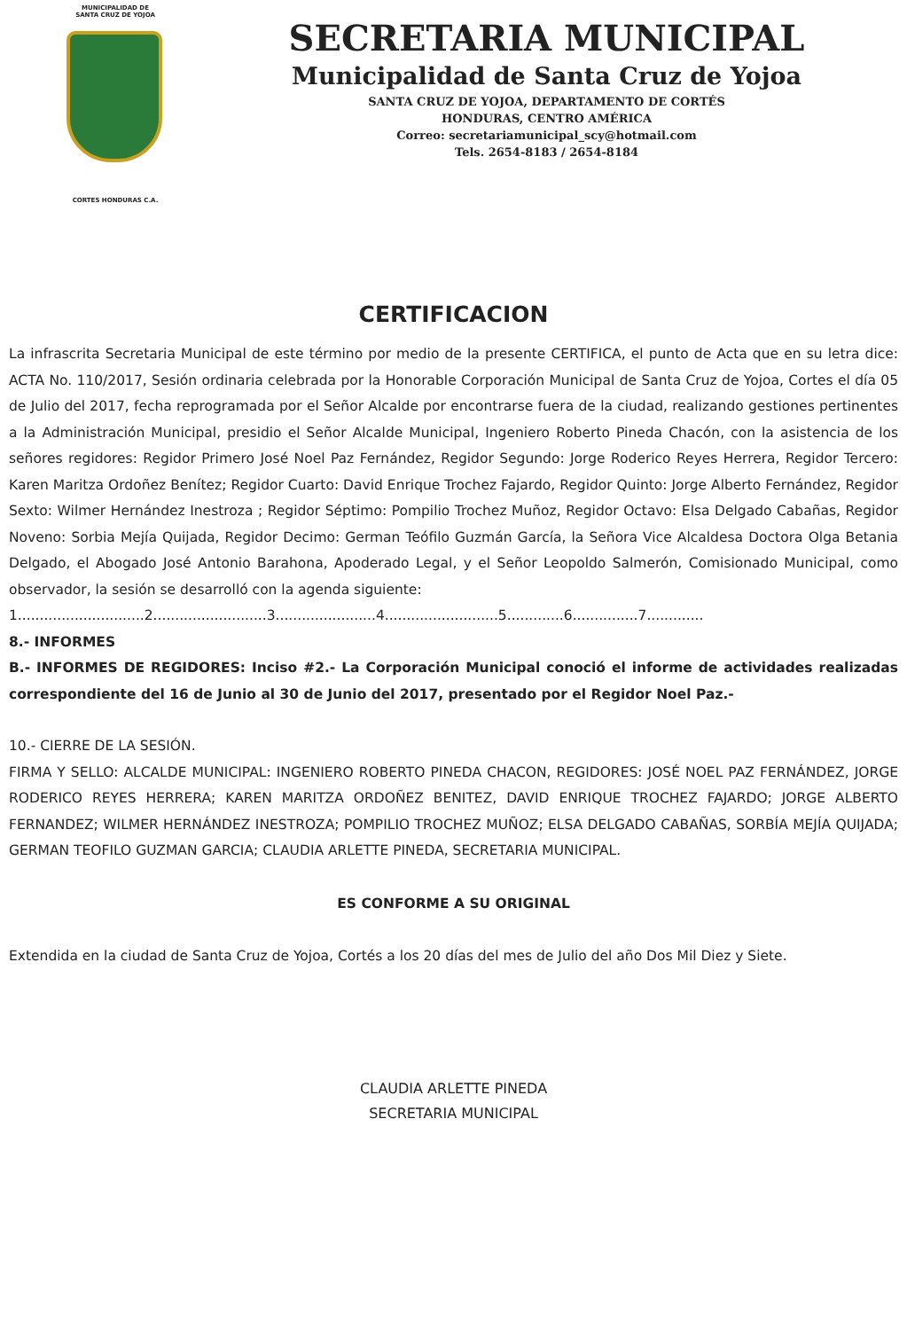MUNICIPALIDAD DE
SANTA CRUZ DE YOJOA
CORTES HONDURAS C.A.
SECRETARIA MUNICIPAL
Municipalidad de Santa Cruz de Yojoa
SANTA CRUZ DE YOJOA, DEPARTAMENTO DE CORTÉS
HONDURAS, CENTRO AMÉRICA
Correo: secretariamunicipal_scy@hotmail.com
Tels. 2654-8183 / 2654-8184
CERTIFICACION
La infrascrita Secretaria Municipal de este término por medio de la presente CERTIFICA, el punto de Acta que en su letra dice: ACTA No. 110/2017, Sesión ordinaria celebrada por la Honorable Corporación Municipal de Santa Cruz de Yojoa, Cortes el día 05 de Julio del 2017, fecha reprogramada por el Señor Alcalde por encontrarse fuera de la ciudad, realizando gestiones pertinentes a la Administración Municipal, presidio el Señor Alcalde Municipal, Ingeniero Roberto Pineda Chacón, con la asistencia de los señores regidores: Regidor Primero José Noel Paz Fernández, Regidor Segundo: Jorge Roderico Reyes Herrera, Regidor Tercero: Karen Maritza Ordoñez Benítez; Regidor Cuarto: David Enrique Trochez Fajardo, Regidor Quinto: Jorge Alberto Fernández, Regidor Sexto: Wilmer Hernández Inestroza ; Regidor Séptimo: Pompilio Trochez Muñoz, Regidor Octavo: Elsa Delgado Cabañas, Regidor Noveno: Sorbia Mejía Quijada, Regidor Decimo: German Teófilo Guzmán García, la Señora Vice Alcaldesa Doctora Olga Betania Delgado, el Abogado José Antonio Barahona, Apoderado Legal, y el Señor Leopoldo Salmerón, Comisionado Municipal, como observador, la sesión se desarrolló con la agenda siguiente:
1.............................2..........................3.......................4..........................5.............6...............7.............
8.- INFORMES
B.- INFORMES DE REGIDORES: Inciso #2.- La Corporación Municipal conoció el informe de actividades realizadas correspondiente del 16 de Junio al 30 de Junio del 2017, presentado por el Regidor Noel Paz.-
10.- CIERRE DE LA SESIÓN.
FIRMA Y SELLO: ALCALDE MUNICIPAL: INGENIERO ROBERTO PINEDA CHACON, REGIDORES: JOSÉ NOEL PAZ FERNÁNDEZ, JORGE RODERICO REYES HERRERA; KAREN MARITZA ORDOÑEZ BENITEZ, DAVID ENRIQUE TROCHEZ FAJARDO; JORGE ALBERTO FERNANDEZ; WILMER HERNÁNDEZ INESTROZA; POMPILIO TROCHEZ MUÑOZ; ELSA DELGADO CABAÑAS, SORBÍA MEJÍA QUIJADA; GERMAN TEOFILO GUZMAN GARCIA; CLAUDIA ARLETTE PINEDA, SECRETARIA MUNICIPAL.
ES CONFORME A SU ORIGINAL
Extendida en la ciudad de Santa Cruz de Yojoa, Cortés a los 20 días del mes de Julio del año Dos Mil Diez y Siete.
CLAUDIA ARLETTE PINEDA
SECRETARIA MUNICIPAL